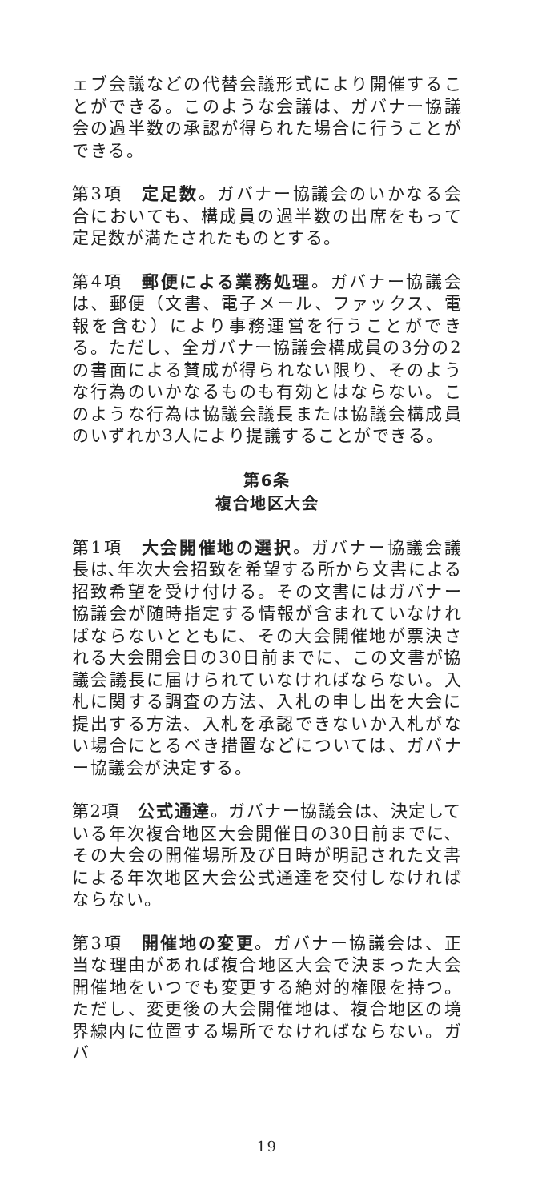ェブ会議などの代替会議形式により開催することができる。このような会議は、ガバナー協議会の過半数の承認が得られた場合に行うことができる。
第3項　定足数。ガバナー協議会のいかなる会合においても、構成員の過半数の出席をもって定足数が満たされたものとする。
第4項　郵便による業務処理。ガバナー協議会は、郵便（文書、電子メール、ファックス、電報を含む）により事務運営を行うことができる。ただし、全ガバナー協議会構成員の3分の2の書面による賛成が得られない限り、そのような行為のいかなるものも有効とはならない。このような行為は協議会議長または協議会構成員のいずれか3人により提議することができる。
第6条
複合地区大会
第1項　大会開催地の選択。ガバナー協議会議長は､年次大会招致を希望する所から文書による招致希望を受け付ける。その文書にはガバナー協議会が随時指定する情報が含まれていなければならないとともに、その大会開催地が票決される大会開会日の30日前までに、この文書が協議会議長に届けられていなければならない。入札に関する調査の方法、入札の申し出を大会に提出する方法、入札を承認できないか入札がない場合にとるべき措置などについては、ガバナー協議会が決定する。
第2項　公式通達。ガバナー協議会は、決定している年次複合地区大会開催日の30日前までに、その大会の開催場所及び日時が明記された文書による年次地区大会公式通達を交付しなければならない。
第3項　開催地の変更。ガバナー協議会は、正当な理由があれば複合地区大会で決まった大会開催地をいつでも変更する絶対的権限を持つ。ただし、変更後の大会開催地は、複合地区の境界線内に位置する場所でなければならない。ガバ
19